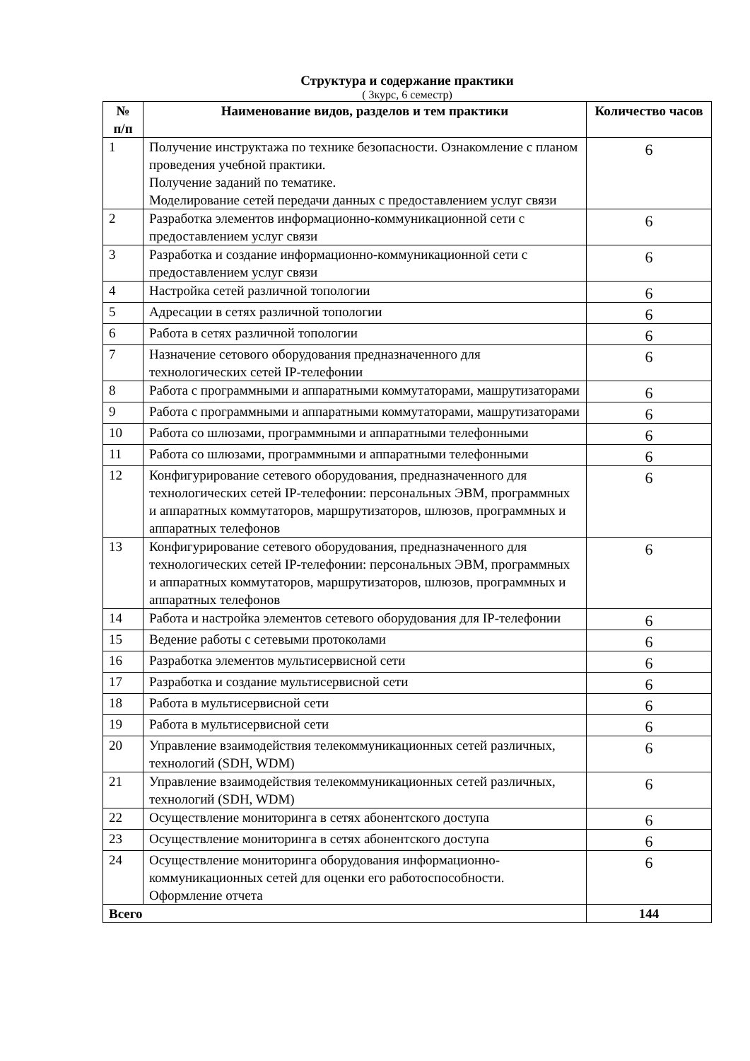Структура и содержание практики
( 3курс, 6 семестр)
| № п/п | Наименование видов, разделов и тем практики | Количество часов |
| --- | --- | --- |
| 1 | Получение инструктажа по технике безопасности. Ознакомление с планом проведения учебной практики. Получение заданий по тематике. Моделирование сетей передачи данных с предоставлением услуг связи | 6 |
| 2 | Разработка элементов информационно-коммуникационной сети с предоставлением услуг связи | 6 |
| 3 | Разработка и создание информационно-коммуникационной сети с предоставлением услуг связи | 6 |
| 4 | Настройка сетей различной топологии | 6 |
| 5 | Адресации в сетях различной топологии | 6 |
| 6 | Работа в сетях различной топологии | 6 |
| 7 | Назначение сетового оборудования предназначенного для технологических сетей IP-телефонии | 6 |
| 8 | Работа с программными и аппаратными коммутаторами, машрутизаторами | 6 |
| 9 | Работа с программными и аппаратными коммутаторами, машрутизаторами | 6 |
| 10 | Работа со шлюзами, программными и аппаратными телефонными | 6 |
| 11 | Работа со шлюзами, программными и аппаратными телефонными | 6 |
| 12 | Конфигурирование сетевого оборудования, предназначенного для технологических сетей IP-телефонии: персональных ЭВМ, программных и аппаратных коммутаторов, маршрутизаторов, шлюзов, программных и аппаратных телефонов | 6 |
| 13 | Конфигурирование сетевого оборудования, предназначенного для технологических сетей IP-телефонии: персональных ЭВМ, программных и аппаратных коммутаторов, маршрутизаторов, шлюзов, программных и аппаратных телефонов | 6 |
| 14 | Работа и настройка элементов сетевого оборудования для IP-телефонии | 6 |
| 15 | Ведение работы с сетевыми протоколами | 6 |
| 16 | Разработка элементов мультисервисной сети | 6 |
| 17 | Разработка и создание мультисервисной сети | 6 |
| 18 | Работа в мультисервисной сети | 6 |
| 19 | Работа в мультисервисной сети | 6 |
| 20 | Управление взаимодействия телекоммуникационных сетей различных, технологий (SDH, WDM) | 6 |
| 21 | Управление взаимодействия телекоммуникационных сетей различных, технологий (SDH, WDM) | 6 |
| 22 | Осуществление мониторинга в сетях абонентского доступа | 6 |
| 23 | Осуществление мониторинга в сетях абонентского доступа | 6 |
| 24 | Осуществление мониторинга оборудования информационно-коммуникационных сетей для оценки его работоспособности. Оформление отчета | 6 |
| Всего | | 144 |